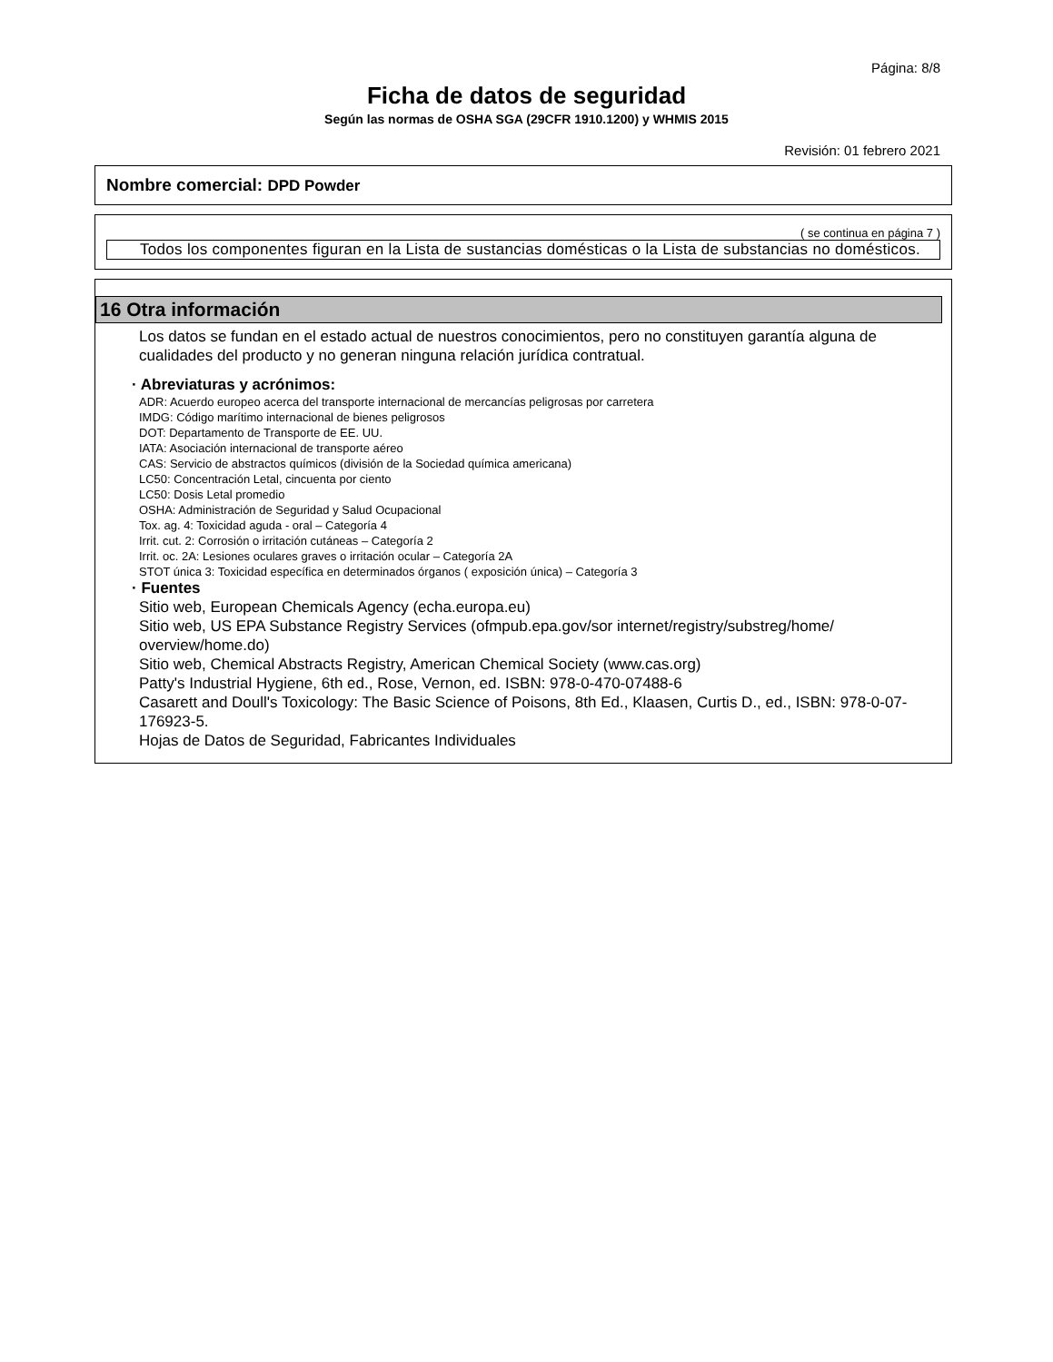Página: 8/8
Ficha de datos de seguridad
Según las normas de OSHA SGA (29CFR 1910.1200) y WHMIS 2015
Revisión: 01 febrero 2021
Nombre comercial: DPD Powder
( se continua en página 7 )
Todos los componentes figuran en la Lista de sustancias domésticas o la Lista de substancias no domésticos.
16 Otra información
Los datos se fundan en el estado actual de nuestros conocimientos, pero no constituyen garantía alguna de cualidades del producto y no generan ninguna relación jurídica contratual.
· Abreviaturas y acrónimos:
ADR: Acuerdo europeo acerca del transporte internacional de mercancías peligrosas por carretera
IMDG: Código marítimo internacional de bienes peligrosos
DOT: Departamento de Transporte de EE. UU.
IATA: Asociación internacional de transporte aéreo
CAS: Servicio de abstractos químicos (división de la Sociedad química americana)
LC50: Concentración Letal, cincuenta por ciento
LC50: Dosis Letal promedio
OSHA: Administración de Seguridad y Salud Ocupacional
Tox. ag. 4: Toxicidad aguda - oral – Categoría 4
Irrit. cut. 2: Corrosión o irritación cutáneas – Categoría 2
Irrit. oc. 2A: Lesiones oculares graves o irritación ocular – Categoría 2A
STOT única 3: Toxicidad específica en determinados órganos ( exposición única) – Categoría 3
· Fuentes
Sitio web, European Chemicals Agency (echa.europa.eu)
Sitio web, US EPA Substance Registry Services (ofmpub.epa.gov/sor internet/registry/substreg/home/ overview/home.do)
Sitio web, Chemical Abstracts Registry, American Chemical Society (www.cas.org)
Patty's Industrial Hygiene, 6th ed., Rose, Vernon, ed. ISBN: 978-0-470-07488-6
Casarett and Doull's Toxicology: The Basic Science of Poisons, 8th Ed., Klaasen, Curtis D., ed., ISBN: 978-0-07-176923-5.
Hojas de Datos de Seguridad, Fabricantes Individuales